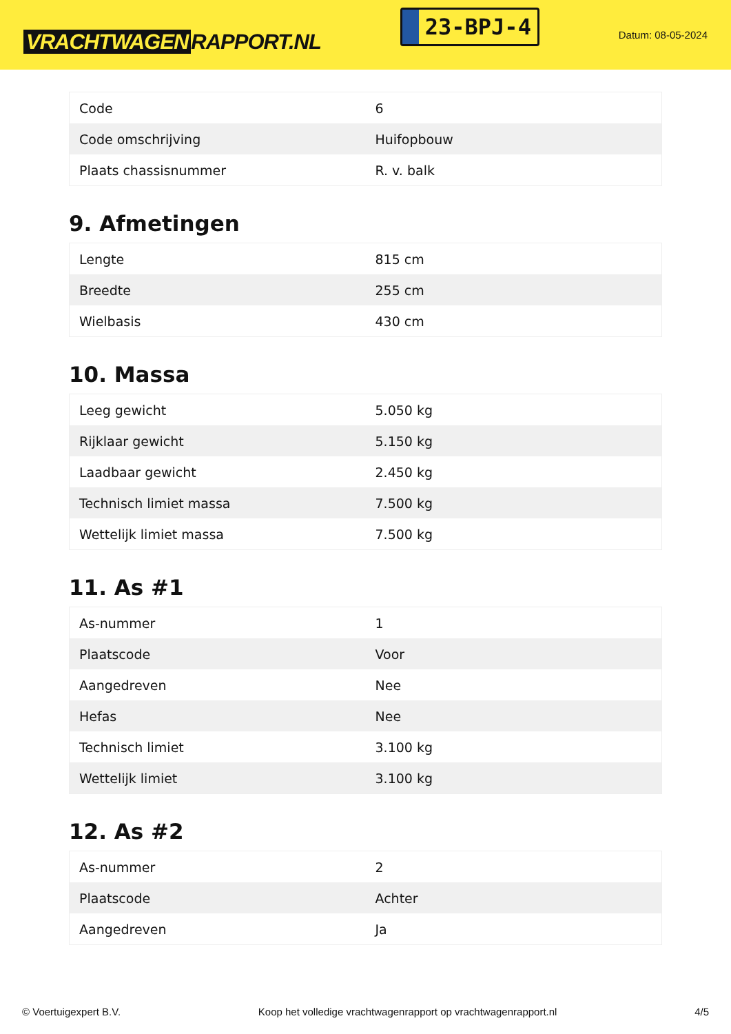VRACHTWAGEN RAPPORT.NL
23-BPJ-4
Datum: 08-05-2024
| Code | 6 |
| Code omschrijving | Huifopbouw |
| Plaats chassisnummer | R. v. balk |
9. Afmetingen
| Lengte | 815 cm |
| Breedte | 255 cm |
| Wielbasis | 430 cm |
10. Massa
| Leeg gewicht | 5.050 kg |
| Rijklaar gewicht | 5.150 kg |
| Laadbaar gewicht | 2.450 kg |
| Technisch limiet massa | 7.500 kg |
| Wettelijk limiet massa | 7.500 kg |
11. As #1
| As-nummer | 1 |
| Plaatscode | Voor |
| Aangedreven | Nee |
| Hefas | Nee |
| Technisch limiet | 3.100 kg |
| Wettelijk limiet | 3.100 kg |
12. As #2
| As-nummer | 2 |
| Plaatscode | Achter |
| Aangedreven | Ja |
© Voertuigexpert B.V. Koop het volledige vrachtwagenrapport op vrachtwagenrapport.nl 4/5